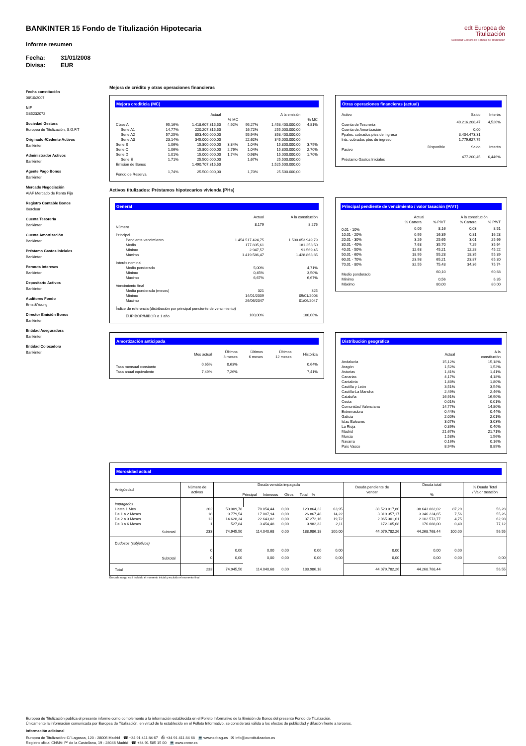edt Europea de
Titulización
Sociedad Gestora de Fondos de Titulización
BANKINTER 15 Fondo de Titulización Hipotecaria
Informe resumen
Fecha: 31/01/2008
Divisa: EUR
Fecha constitución
08/10/2007
NIF
G85232072
Sociedad Gestora
Europea de Titulización, S.G.F.T
Originador/Cedente Activos
Bankinter
Administrador Activos
Bankinter
Agente Pago Bonos
Bankinter
Mercado Negociación
AIAF Mercado de Renta Fija
Registro Contable Bonos
Iberclear
Cuenta Tesorería
Bankinter
Cuenta Amortización
Bankinter
Préstamo Gastos Iniciales
Bankinter
Permuta Intereses
Bankinter
Depositario Activos
Bankinter
Auditores Fondo
Ernst&Young
Director Emisión Bonos
Bankinter
Entidad Aseguradora
Bankinter
Entidad Colocadora
Bankinter
Mejora de crédito y otras operaciones financieras
Mejora crediticia (MC)
| | | Actual | | | A la emisión | |
| --- | --- | --- | --- | --- | --- | --- |
| | | | % MC | | | % MC |
| Clase A | 95,16% | 1.418.607.315,50 | 4,92% | 95,27% | 1.453.400.000,00 | 4,81% |
| Serie A1 | 14,77% | 220.207.315,50 | | 16,72% | 255.000.000,00 | |
| Serie A2 | 57,25% | 853.400.000,00 | | 55,94% | 853.400.000,00 | |
| Serie A3 | 23,14% | 345.000.000,00 | | 22,62% | 345.000.000,00 | |
| Serie B | 1,06% | 15.800.000,00 | 3,84% | 1,04% | 15.800.000,00 | 3,75% |
| Serie C | 1,06% | 15.800.000,00 | 2,76% | 1,04% | 15.800.000,00 | 2,70% |
| Serie D | 1,01% | 15.000.000,00 | 1,74% | 0,98% | 15.000.000,00 | 1,70% |
| Serie E | 1,71% | 25.500.000,00 | | 1,67% | 25.500.000,00 | |
| Emisión de Bonos | | 1.490.707.315,50 | | | 1.525.500.000,00 | |
| Fondo de Reserva | 1,74% | 25.500.000,00 | | 1,70% | 25.500.000,00 | |
Otras operaciones financieras (actual)
| Activo | | Saldo | Interés |
| --- | --- | --- | --- |
| Cuenta de Tesorería | | 40.216.208,47 | 4,520% |
| Cuenta de Amortización | | 0,00 | |
| Ppales. cobrados ptes de ingreso | | 3.404.473,31 | |
| Ints. cobrados ptes de ingreso | | 1.779.627,75 | |
| Pasivo | Disponible | Saldo | Interés |
| Préstamo Gastos Iniciales | | 477.200,45 | 6,446% |
Activos titulizados: Préstamos hipotecarios vivienda (PHs)
General
| | Actual | A la constitución |
| --- | --- | --- |
| Número | 8.179 | 8.276 |
| Principal | | |
| Pendiente vencimiento | 1.454.517.424,75 | 1.500.053.949,79 |
| Medio | 177.835,61 | 181.253,50 |
| Mínimo | 2.947,57 | 91.569,45 |
| Máximo | 1.419.586,47 | 1.428.868,85 |
| Interés nominal | | |
| Medio ponderado | 5,00% | 4,71% |
| Mínimo | 0,45% | 3,50% |
| Máximo | 6,67% | 6,67% |
| Vencimiento final | | |
| Media ponderada (meses) | 321 | 325 |
| Mínimo | 14/01/2009 | 09/01/2008 |
| Máximo | 26/06/2047 | 01/06/2047 |
| Índice de referencia (distribución por principal pendiente de vencimiento) | | |
| EURIBOR/MIBOR a 1 año | 100,00% | 100,00% |
Principal pendiente de vencimiento / valor tasación (P/VT)
| | Actual | | A la constitución | |
| --- | --- | --- | --- | --- |
| | % Cartera | % P/VT | % Cartera | % P/VT |
| 0,01 - 10% | 0,05 | 8,16 | 0,03 | 8,51 |
| 10,01 - 20% | 0,95 | 16,39 | 0,81 | 16,28 |
| 20,01 - 30% | 3,26 | 25,65 | 3,01 | 25,66 |
| 30,01 - 40% | 7,63 | 35,70 | 7,29 | 35,64 |
| 40,01 - 50% | 12,63 | 45,21 | 12,28 | 45,22 |
| 50,01 - 60% | 18,95 | 55,28 | 18,35 | 55,39 |
| 60,01 - 70% | 23,98 | 65,21 | 23,87 | 65,30 |
| 70,01 - 80% | 32,55 | 75,43 | 34,36 | 75,74 |
| Medio ponderado | | 60,10 | | 60,83 |
| Mínimo | | 0,56 | | 6,35 |
| Máximo | | 80,00 | | 80,00 |
Amortización anticipada
| | Mes actual | Últimos 3 meses | Últimos 6 meses | Últimos 12 meses | Histórica |
| --- | --- | --- | --- | --- | --- |
| Tasa mensual constante | 0,65% | 0,63% | | | 0,64% |
| Tasa anual equivalente | 7,49% | 7,26% | | | 7,41% |
Distribución geográfica
| | Actual | A la constitución |
| --- | --- | --- |
| Andalucía | 15,12% | 15,18% |
| Aragón | 1,52% | 1,52% |
| Asturias | 1,41% | 1,41% |
| Canarias | 4,17% | 4,18% |
| Cantabria | 1,83% | 1,80% |
| Castilla y León | 3,51% | 3,54% |
| Castilla-La Mancha | 2,49% | 2,46% |
| Cataluña | 16,91% | 16,90% |
| Ceuta | 0,01% | 0,01% |
| Comunidad Valenciana | 14,77% | 14,80% |
| Extremadura | 0,44% | 0,44% |
| Galicia | 2,00% | 2,01% |
| Islas Baleares | 3,07% | 3,03% |
| La Rioja | 0,39% | 0,40% |
| Madrid | 21,67% | 21,71% |
| Murcia | 1,58% | 1,56% |
| Navarra | 0,16% | 0,16% |
| País Vasco | 8,94% | 8,89% |
Morosidad actual
| Antigüedad | Número de activos | Deuda vencida impagada Principal Intereses Otros Total % | | | | | Deuda pendiente de vencer | Deuda total % | | % Deuda Total / Valor tasación |
| --- | --- | --- | --- | --- | --- | --- | --- | --- | --- | --- |
| Impagados | | | | | | | | | | |
| Hasta 1 Mes | 202 | 50.009,78 | 70.854,44 | 0,00 | 120.864,22 | 63,95 | 38.523.017,80 | 38.643.882,02 | 87,29 | 56,28 |
| De 1 a 2 Meses | 18 | 9.779,54 | 17.087,94 | 0,00 | 26.867,48 | 14,22 | 3.319.357,17 | 3.346.224,65 | 7,56 | 55,26 |
| De 2 a 3 Meses | 12 | 14.628,34 | 22.643,82 | 0,00 | 37.272,16 | 19,72 | 2.065.301,61 | 2.102.573,77 | 4,75 | 62,93 |
| De 3 a 6 Meses | 1 | 527,84 | 3.454,48 | 0,00 | 3.982,32 | 2,11 | 172.105,68 | 176.088,00 | 0,40 | 77,12 |
| Subtotal | 233 | 74.945,50 | 114.040,68 | 0,00 | 188.986,18 | 100,00 | 44.079.782,26 | 44.268.768,44 | 100,00 | 56,55 |
| Dudosos (subjetivos) | | | | | | | | | | |
| | 0 | 0,00 | 0,00 | 0,00 | 0,00 | 0,00 | 0,00 | 0,00 | 0,00 | |
| Subtotal | 0 | 0,00 | 0,00 | 0,00 | 0,00 | 0,00 | 0,00 | 0,00 | 0,00 | 0,00 |
| Total | 233 | 74.945,50 | 114.040,68 | 0,00 | 188.986,18 | | 44.079.782,26 | 44.268.768,44 | | 56,55 |
En cada rango está incluido el momento inicial y excluido el momento final
Europea de Titulización publica el presente informe como complemento a la información establecida en el Folleto Informativo de la Emisión de Bonos del presente Fondo de Titulización.
Únicamente la información comunicada por Europea de Titulización, en virtud de lo establecido en el Folleto Informativo, se considerará válida a los efectos de publicidad y difusión frente a terceros.
Información adicional
Europea de Titulización: C/ Lagasca, 120 - 28006 Madrid ☎ +34 91 411 84 67 ⎙ +34 91 411 84 68 💻 www.edt-sg.es ✉ info@eurotitulizacion.es
Registro oficial CNMV: Pº de la Castellana, 19 - 28046 Madrid ☎ +34 91 585 15 00 💻 www.cnmv.es